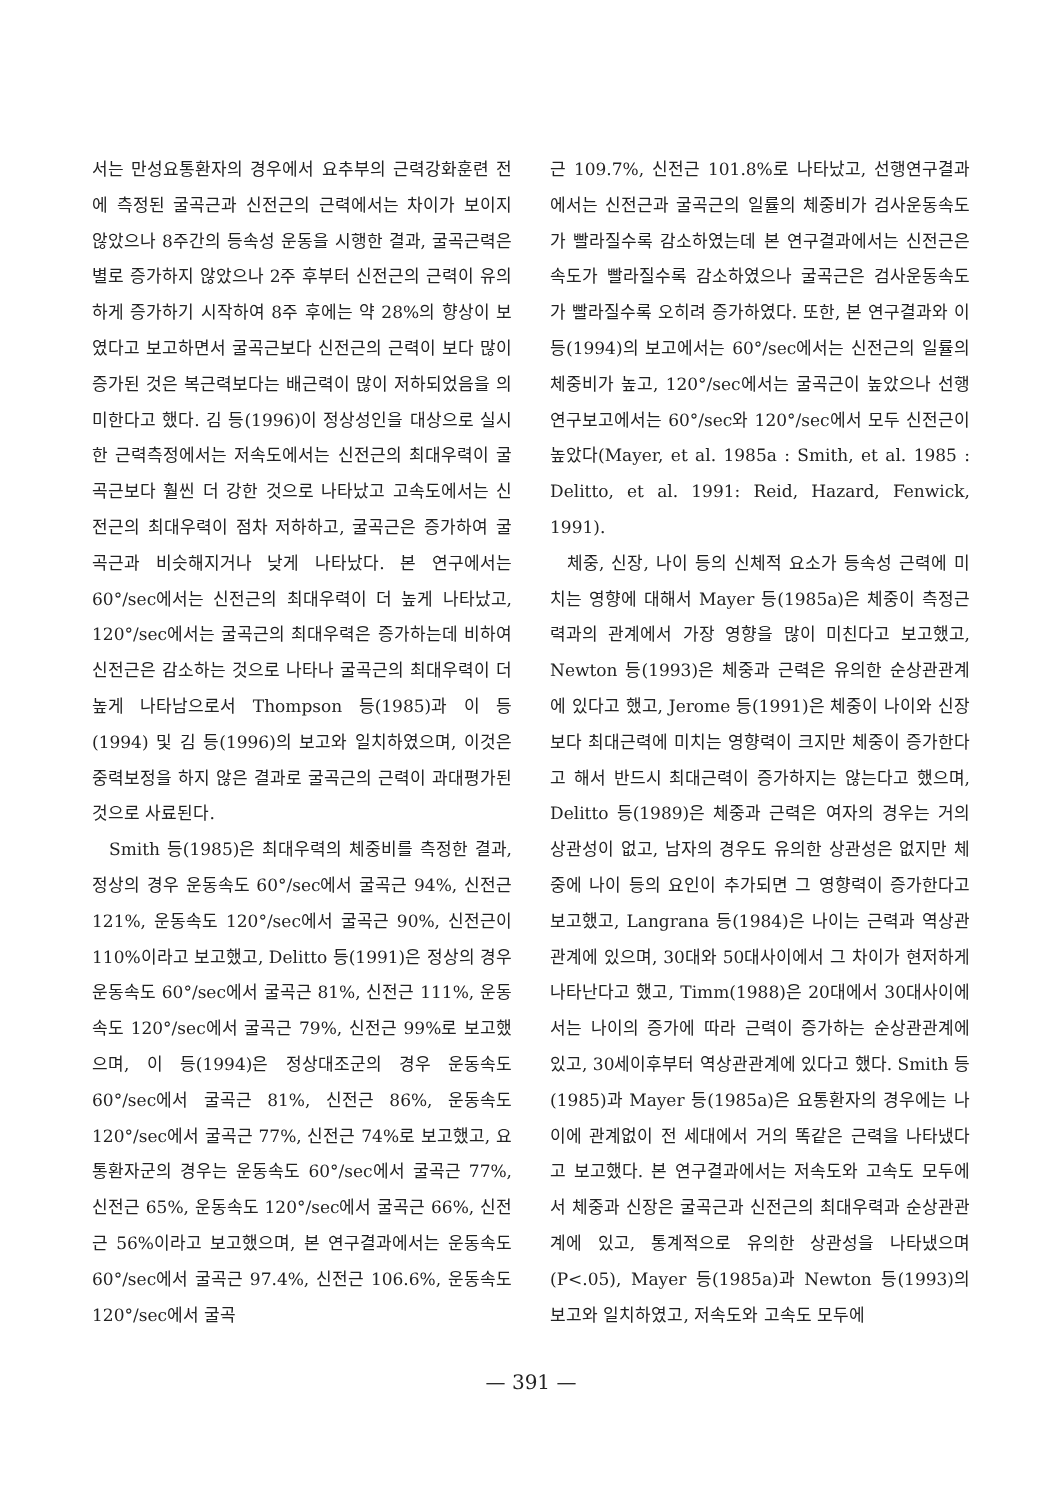서는 만성요통환자의 경우에서 요추부의 근력강화훈련 전에 측정된 굴곡근과 신전근의 근력에서는 차이가 보이지 않았으나 8주간의 등속성 운동을 시행한 결과, 굴곡근력은 별로 증가하지 않았으나 2주 후부터 신전근의 근력이 유의하게 증가하기 시작하여 8주 후에는 약 28%의 향상이 보였다고 보고하면서 굴곡근보다 신전근의 근력이 보다 많이 증가된 것은 복근력보다는 배근력이 많이 저하되었음을 의미한다고 했다. 김 등(1996)이 정상성인을 대상으로 실시한 근력측정에서는 저속도에서는 신전근의 최대우력이 굴곡근보다 훨씬 더 강한 것으로 나타났고 고속도에서는 신전근의 최대우력이 점차 저하하고, 굴곡근은 증가하여 굴곡근과 비슷해지거나 낮게 나타났다. 본 연구에서는 60°/sec에서는 신전근의 최대우력이 더 높게 나타났고, 120°/sec에서는 굴곡근의 최대우력은 증가하는데 비하여 신전근은 감소하는 것으로 나타나 굴곡근의 최대우력이 더 높게 나타남으로서 Thompson 등(1985)과 이 등(1994) 및 김 등(1996)의 보고와 일치하였으며, 이것은 중력보정을 하지 않은 결과로 굴곡근의 근력이 과대평가된 것으로 사료된다.
Smith 등(1985)은 최대우력의 체중비를 측정한 결과, 정상의 경우 운동속도 60°/sec에서 굴곡근 94%, 신전근 121%, 운동속도 120°/sec에서 굴곡근 90%, 신전근이 110%이라고 보고했고, Delitto 등(1991)은 정상의 경우 운동속도 60°/sec에서 굴곡근 81%, 신전근 111%, 운동속도 120°/sec에서 굴곡근 79%, 신전근 99%로 보고했으며, 이 등(1994)은 정상대조군의 경우 운동속도 60°/sec에서 굴곡근 81%, 신전근 86%, 운동속도 120°/sec에서 굴곡근 77%, 신전근 74%로 보고했고, 요통환자군의 경우는 운동속도 60°/sec에서 굴곡근 77%, 신전근 65%, 운동속도 120°/sec에서 굴곡근 66%, 신전근 56%이라고 보고했으며, 본 연구결과에서는 운동속도 60°/sec에서 굴곡근 97.4%, 신전근 106.6%, 운동속도 120°/sec에서 굴곡
근 109.7%, 신전근 101.8%로 나타났고, 선행연구결과에서는 신전근과 굴곡근의 일률의 체중비가 검사운동속도가 빨라질수록 감소하였는데 본 연구결과에서는 신전근은 속도가 빨라질수록 감소하였으나 굴곡근은 검사운동속도가 빨라질수록 오히려 증가하였다. 또한, 본 연구결과와 이 등(1994)의 보고에서는 60°/sec에서는 신전근의 일률의 체중비가 높고, 120°/sec에서는 굴곡근이 높았으나 선행연구보고에서는 60°/sec와 120°/sec에서 모두 신전근이 높았다(Mayer, et al. 1985a : Smith, et al. 1985 : Delitto, et al. 1991: Reid, Hazard, Fenwick, 1991).
체중, 신장, 나이 등의 신체적 요소가 등속성 근력에 미치는 영향에 대해서 Mayer 등(1985a)은 체중이 측정근력과의 관계에서 가장 영향을 많이 미친다고 보고했고, Newton 등(1993)은 체중과 근력은 유의한 순상관관계에 있다고 했고, Jerome 등(1991)은 체중이 나이와 신장보다 최대근력에 미치는 영향력이 크지만 체중이 증가한다고 해서 반드시 최대근력이 증가하지는 않는다고 했으며, Delitto 등(1989)은 체중과 근력은 여자의 경우는 거의 상관성이 없고, 남자의 경우도 유의한 상관성은 없지만 체중에 나이 등의 요인이 추가되면 그 영향력이 증가한다고 보고했고, Langrana 등(1984)은 나이는 근력과 역상관관계에 있으며, 30대와 50대사이에서 그 차이가 현저하게 나타난다고 했고, Timm(1988)은 20대에서 30대사이에서는 나이의 증가에 따라 근력이 증가하는 순상관관계에 있고, 30세이후부터 역상관관계에 있다고 했다. Smith 등(1985)과 Mayer 등(1985a)은 요통환자의 경우에는 나이에 관계없이 전 세대에서 거의 똑같은 근력을 나타냈다고 보고했다. 본 연구결과에서는 저속도와 고속도 모두에서 체중과 신장은 굴곡근과 신전근의 최대우력과 순상관관계에 있고, 통계적으로 유의한 상관성을 나타냈으며(P<.05), Mayer 등(1985a)과 Newton 등(1993)의 보고와 일치하였고, 저속도와 고속도 모두에
— 391 —